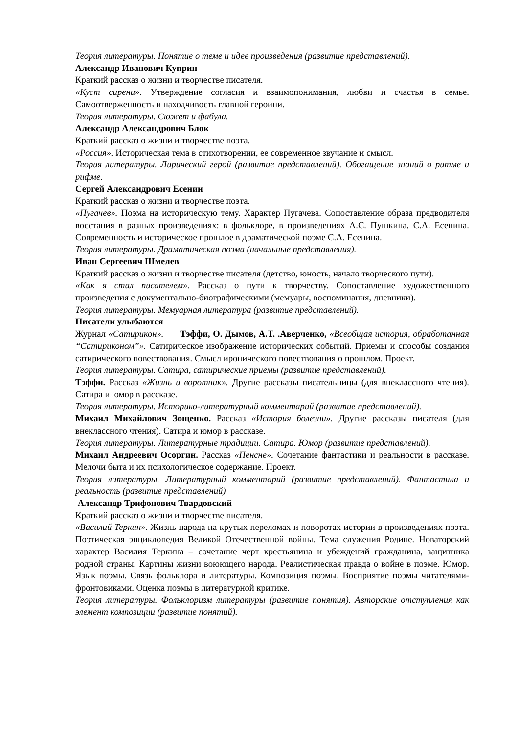Теория литературы. Понятие о теме и идее произведения (развитие представлений).
Александр Иванович Куприн
Краткий рассказ о жизни и творчестве писателя.
«Куст сирени». Утверждение согласия и взаимопонимания, любви и счастья в семье. Самоотверженность и находчивость главной героини.
Теория литературы. Сюжет и фабула.
Александр Александрович Блок
Краткий рассказ о жизни и творчестве поэта.
«Россия». Историческая тема в стихотворении, ее современное звучание и смысл.
Теория литературы. Лирический герой (развитие представлений). Обогащение знаний о ритме и рифме.
Сергей Александрович Есенин
Краткий рассказ о жизни и творчестве поэта.
«Пугачев». Поэма на историческую тему. Характер Пугачева. Сопоставление образа предводителя восстания в разных произведениях: в фольклоре, в произведениях А.С. Пушкина, С.А. Есенина. Современность и историческое прошлое в драматической поэме С.А. Есенина.
Теория литературы. Драматическая поэма (начальные представления).
Иван Сергеевич Шмелев
Краткий рассказ о жизни и творчестве писателя (детство, юность, начало творческого пути).
«Как я стал писателем». Рассказ о пути к творчеству. Сопоставление художественного произведения с документально-биографическими (мемуары, воспоминания, дневники).
Теория литературы. Мемуарная литература (развитие представлений).
Писатели улыбаются
Журнал «Сатирикон». Тэффи, О. Дымов, А.Т. .Аверченко, «Всеобщая история, обработанная “Сатириконом”». Сатирическое изображение исторических событий. Приемы и способы создания сатирического повествования. Смысл иронического повествования о прошлом. Проект.
Теория литературы. Сатира, сатирические приемы (развитие представлений).
Тэффи. Рассказ «Жизнь и воротник». Другие рассказы писательницы (для внеклассного чтения). Сатира и юмор в рассказе.
Теория литературы. Историко-литературный комментарий (развитие представлений).
Михаил Михайлович Зощенко. Рассказ «История болезни». Другие рассказы писателя (для внеклассного чтения). Сатира и юмор в рассказе.
Теория литературы. Литературные традиции. Сатира. Юмор (развитие представлений).
Михаил Андреевич Осоргин. Рассказ «Пенсне». Сочетание фантастики и реальности в рассказе. Мелочи быта и их психологическое содержание. Проект.
Теория литературы. Литературный комментарий (развитие представлений). Фантастика и реальность (развитие представлений)
Александр Трифонович Твардовский
Краткий рассказ о жизни и творчестве писателя.
«Василий Теркин». Жизнь народа на крутых переломах и поворотах истории в произведениях поэта. Поэтическая энциклопедия Великой Отечественной войны. Тема служения Родине. Новаторский характер Василия Теркина – сочетание черт крестьянина и убеждений гражданина, защитника родной страны. Картины жизни воюющего народа. Реалистическая правда о войне в поэме. Юмор. Язык поэмы. Связь фольклора и литературы. Композиция поэмы. Восприятие поэмы читателями-фронтовиками. Оценка поэмы в литературной критике.
Теория литературы. Фольклоризм литературы (развитие понятия). Авторские отступления как элемент композиции (развитие понятий).